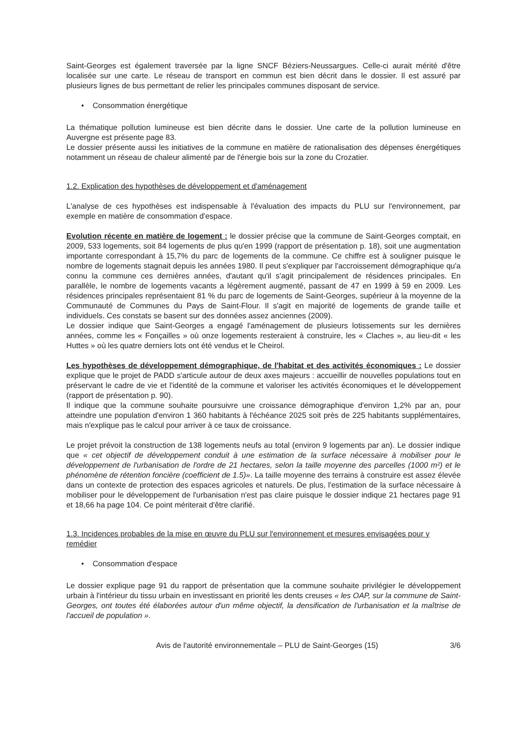Saint-Georges est également traversée par la ligne SNCF Béziers-Neussargues. Celle-ci aurait mérité d'être localisée sur une carte. Le réseau de transport en commun est bien décrit dans le dossier. Il est assuré par plusieurs lignes de bus permettant de relier les principales communes disposant de service.
• Consommation énergétique
La thématique pollution lumineuse est bien décrite dans le dossier. Une carte de la pollution lumineuse en Auvergne est présente page 83.
Le dossier présente aussi les initiatives de la commune en matière de rationalisation des dépenses énergétiques notamment un réseau de chaleur alimenté par de l'énergie bois sur la zone du Crozatier.
1.2. Explication des hypothèses de développement et d'aménagement
L'analyse de ces hypothèses est indispensable à l'évaluation des impacts du PLU sur l'environnement, par exemple en matière de consommation d'espace.
Evolution récente en matière de logement : le dossier précise que la commune de Saint-Georges comptait, en 2009, 533 logements, soit 84 logements de plus qu'en 1999 (rapport de présentation p. 18), soit une augmentation importante correspondant à 15,7% du parc de logements de la commune. Ce chiffre est à souligner puisque le nombre de logements stagnait depuis les années 1980. Il peut s'expliquer par l'accroissement démographique qu'a connu la commune ces dernières années, d'autant qu'il s'agit principalement de résidences principales. En parallèle, le nombre de logements vacants a légèrement augmenté, passant de 47 en 1999 à 59 en 2009. Les résidences principales représentaient 81 % du parc de logements de Saint-Georges, supérieur à la moyenne de la Communauté de Communes du Pays de Saint-Flour. Il s'agit en majorité de logements de grande taille et individuels. Ces constats se basent sur des données assez anciennes (2009).
Le dossier indique que Saint-Georges a engagé l'aménagement de plusieurs lotissements sur les dernières années, comme les « Fonçailles » où onze logements resteraient à construire, les « Claches », au lieu-dit « les Huttes » où les quatre derniers lots ont été vendus et le Cheirol.
Les hypothèses de développement démographique, de l'habitat et des activités économiques : Le dossier explique que le projet de PADD s'articule autour de deux axes majeurs : accueillir de nouvelles populations tout en préservant le cadre de vie et l'identité de la commune et valoriser les activités économiques et le développement (rapport de présentation p. 90).
Il indique que la commune souhaite poursuivre une croissance démographique d'environ 1,2% par an, pour atteindre une population d'environ 1 360 habitants à l'échéance 2025 soit près de 225 habitants supplémentaires, mais n'explique pas le calcul pour arriver à ce taux de croissance.
Le projet prévoit la construction de 138 logements neufs au total (environ 9 logements par an). Le dossier indique que « cet objectif de développement conduit à une estimation de la surface nécessaire à mobiliser pour le développement de l'urbanisation de l'ordre de 21 hectares, selon la taille moyenne des parcelles (1000 m²) et le phénomène de rétention foncière (coefficient de 1.5)». La taille moyenne des terrains à construire est assez élevée dans un contexte de protection des espaces agricoles et naturels. De plus, l'estimation de la surface nécessaire à mobiliser pour le développement de l'urbanisation n'est pas claire puisque le dossier indique 21 hectares page 91 et 18,66 ha page 104. Ce point mériterait d'être clarifié.
1.3. Incidences probables de la mise en œuvre du PLU sur l'environnement et mesures envisagées pour y remédier
• Consommation d'espace
Le dossier explique page 91 du rapport de présentation que la commune souhaite privilégier le développement urbain à l'intérieur du tissu urbain en investissant en priorité les dents creuses « les OAP, sur la commune de Saint-Georges, ont toutes été élaborées autour d'un même objectif, la densification de l'urbanisation et la maîtrise de l'accueil de population ».
Avis de l'autorité environnementale – PLU de Saint-Georges (15) 3/6